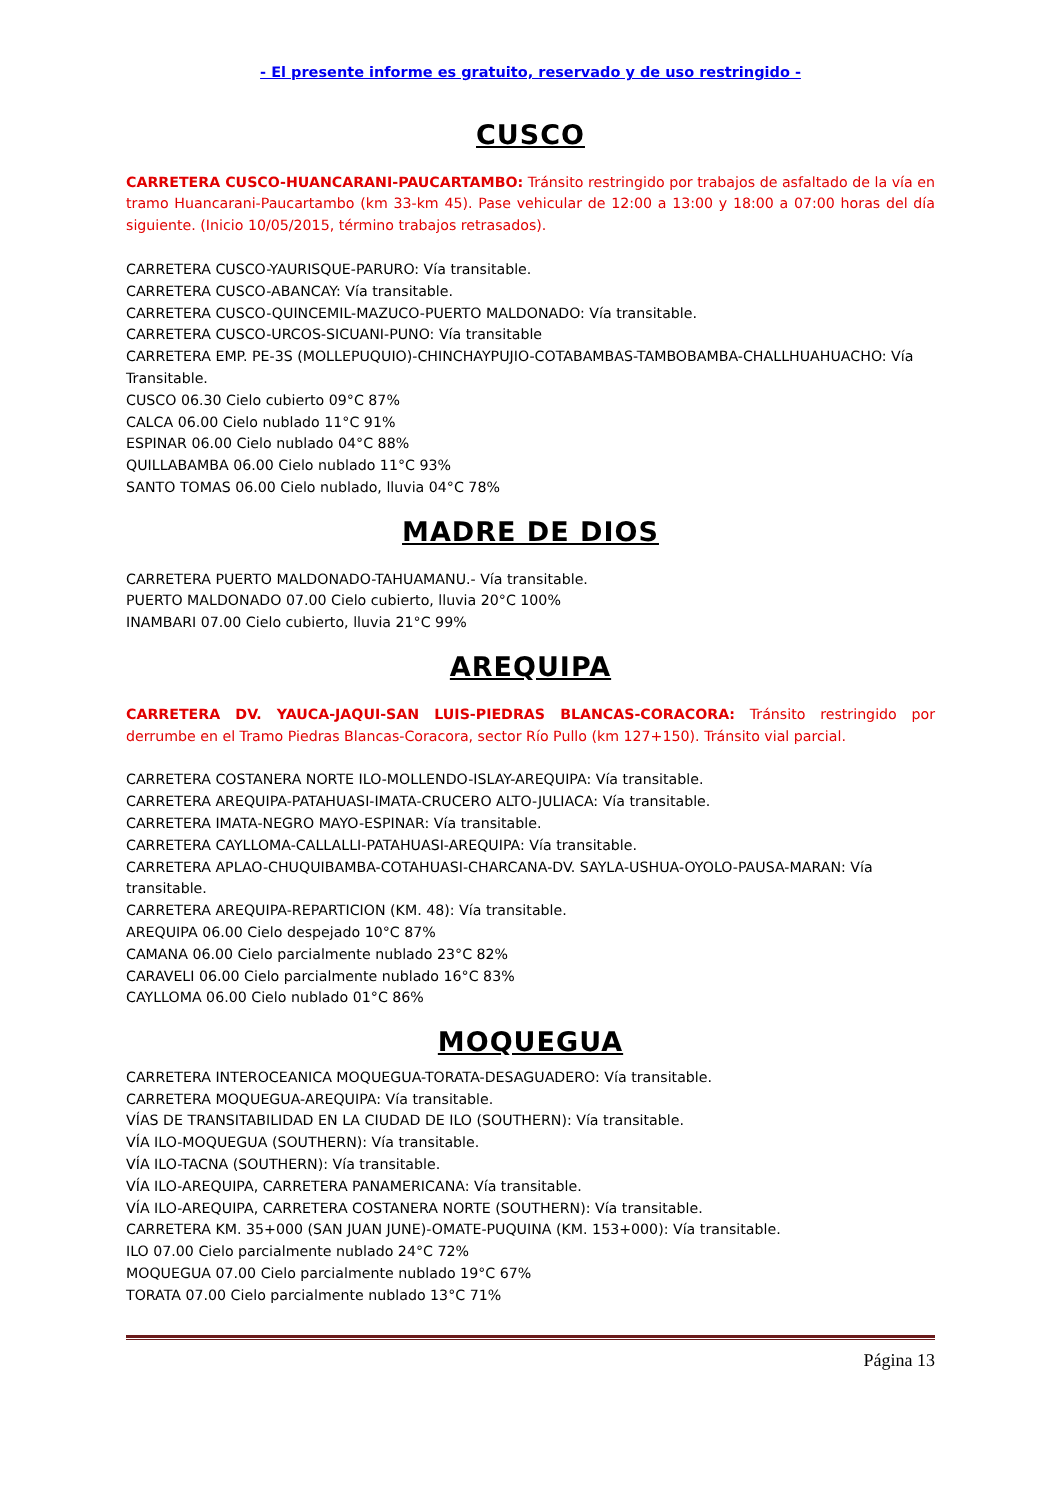- El presente informe es gratuito, reservado y de uso restringido -
CUSCO
CARRETERA CUSCO-HUANCARANI-PAUCARTAMBO: Tránsito restringido por trabajos de asfaltado de la vía en tramo Huancarani-Paucartambo (km 33-km 45). Pase vehicular de 12:00 a 13:00 y 18:00 a 07:00 horas del día siguiente. (Inicio 10/05/2015, término trabajos retrasados).
CARRETERA CUSCO-YAURISQUE-PARURO: Vía transitable.
CARRETERA CUSCO-ABANCAY: Vía transitable.
CARRETERA CUSCO-QUINCEMIL-MAZUCO-PUERTO MALDONADO: Vía transitable.
CARRETERA CUSCO-URCOS-SICUANI-PUNO: Vía transitable
CARRETERA EMP. PE-3S (MOLLEPUQUIO)-CHINCHAYPUJIO-COTABAMBAS-TAMBOBAMBA-CHALLHUAHUACHO: Vía Transitable.
CUSCO 06.30 Cielo cubierto 09°C 87%
CALCA 06.00 Cielo nublado 11°C 91%
ESPINAR 06.00 Cielo nublado 04°C 88%
QUILLABAMBA 06.00 Cielo nublado 11°C 93%
SANTO TOMAS 06.00 Cielo nublado, lluvia 04°C 78%
MADRE DE DIOS
CARRETERA PUERTO MALDONADO-TAHUAMANU.- Vía transitable.
PUERTO MALDONADO 07.00 Cielo cubierto, lluvia 20°C 100%
INAMBARI 07.00 Cielo cubierto, lluvia 21°C 99%
AREQUIPA
CARRETERA DV. YAUCA-JAQUI-SAN LUIS-PIEDRAS BLANCAS-CORACORA: Tránsito restringido por derrumbe en el Tramo Piedras Blancas-Coracora, sector Río Pullo (km 127+150). Tránsito vial parcial.
CARRETERA COSTANERA NORTE ILO-MOLLENDO-ISLAY-AREQUIPA: Vía transitable.
CARRETERA AREQUIPA-PATAHUASI-IMATA-CRUCERO ALTO-JULIACA: Vía transitable.
CARRETERA IMATA-NEGRO MAYO-ESPINAR: Vía transitable.
CARRETERA CAYLLOMA-CALLALLI-PATAHUASI-AREQUIPA: Vía transitable.
CARRETERA APLAO-CHUQUIBAMBA-COTAHUASI-CHARCANA-DV. SAYLA-USHUA-OYOLO-PAUSA-MARAN: Vía transitable.
CARRETERA AREQUIPA-REPARTICION (KM. 48): Vía transitable.
AREQUIPA 06.00 Cielo despejado 10°C 87%
CAMANA 06.00 Cielo parcialmente nublado 23°C 82%
CARAVELI 06.00 Cielo parcialmente nublado 16°C 83%
CAYLLOMA 06.00 Cielo nublado 01°C 86%
MOQUEGUA
CARRETERA INTEROCEANICA MOQUEGUA-TORATA-DESAGUADERO: Vía transitable.
CARRETERA MOQUEGUA-AREQUIPA: Vía transitable.
VÍAS DE TRANSITABILIDAD EN LA CIUDAD DE ILO (SOUTHERN): Vía transitable.
VÍA ILO-MOQUEGUA (SOUTHERN): Vía transitable.
VÍA ILO-TACNA (SOUTHERN): Vía transitable.
VÍA ILO-AREQUIPA, CARRETERA PANAMERICANA: Vía transitable.
VÍA ILO-AREQUIPA, CARRETERA COSTANERA NORTE (SOUTHERN): Vía transitable.
CARRETERA KM. 35+000 (SAN JUAN JUNE)-OMATE-PUQUINA (KM. 153+000): Vía transitable.
ILO 07.00 Cielo parcialmente nublado 24°C 72%
MOQUEGUA 07.00 Cielo parcialmente nublado 19°C 67%
TORATA 07.00 Cielo parcialmente nublado 13°C 71%
Página 13